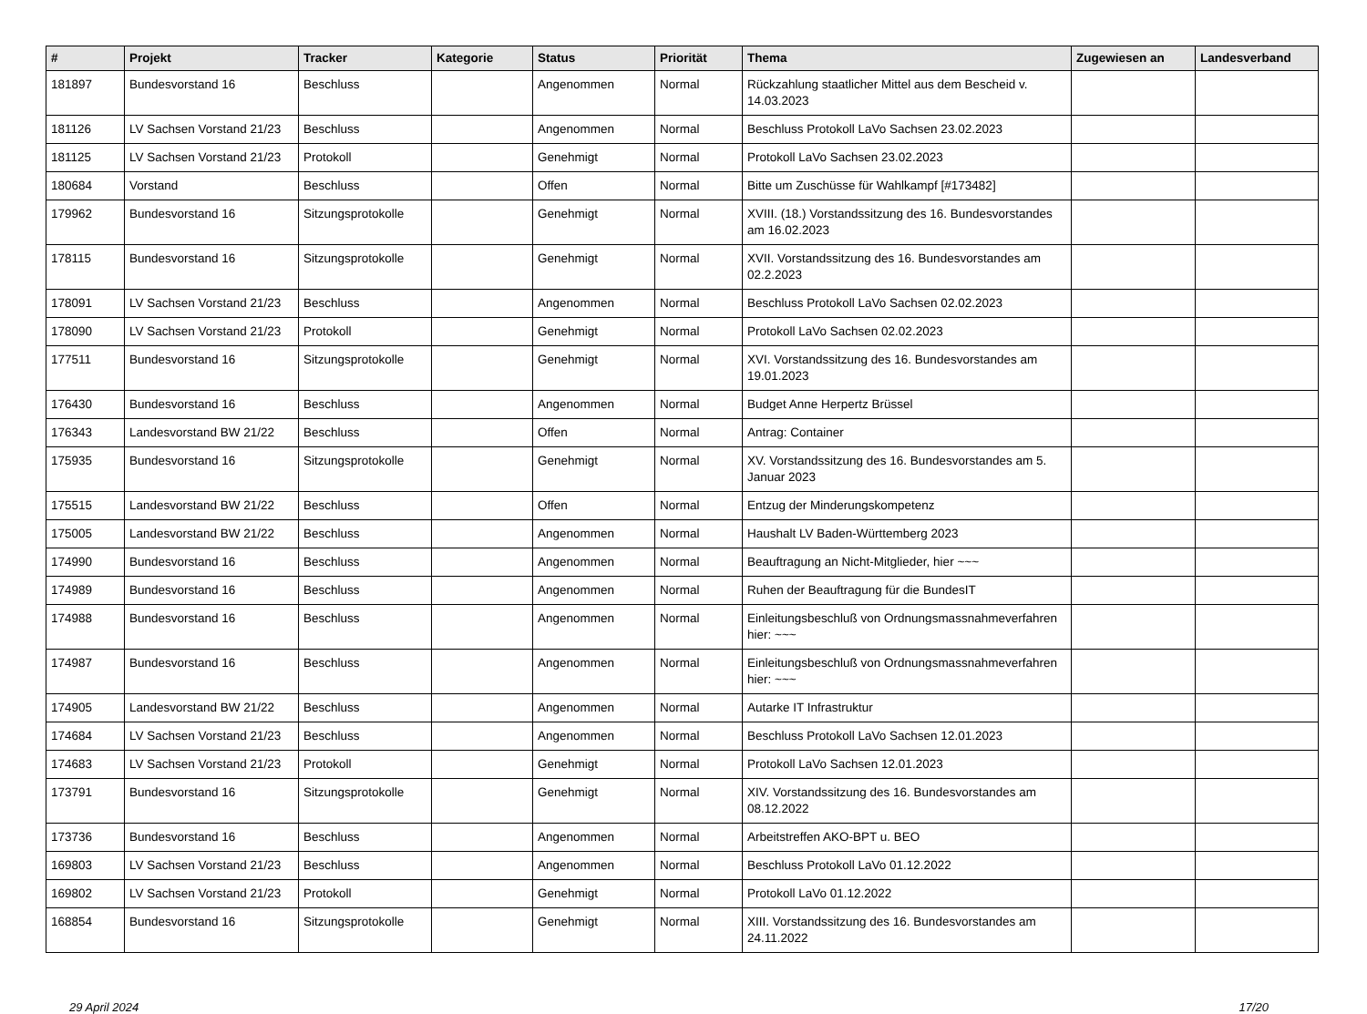| # | Projekt | Tracker | Kategorie | Status | Priorität | Thema | Zugewiesen an | Landesverband |
| --- | --- | --- | --- | --- | --- | --- | --- | --- |
| 181897 | Bundesvorstand 16 | Beschluss | | Angenommen | Normal | Rückzahlung staatlicher Mittel aus dem Bescheid v. 14.03.2023 | | |
| 181126 | LV Sachsen Vorstand 21/23 | Beschluss | | Angenommen | Normal | Beschluss Protokoll LaVo Sachsen 23.02.2023 | | |
| 181125 | LV Sachsen Vorstand 21/23 | Protokoll | | Genehmigt | Normal | Protokoll LaVo Sachsen 23.02.2023 | | |
| 180684 | Vorstand | Beschluss | | Offen | Normal | Bitte um Zuschüsse für Wahlkampf [#173482] | | |
| 179962 | Bundesvorstand 16 | Sitzungsprotokolle | | Genehmigt | Normal | XVIII. (18.) Vorstandssitzung des 16. Bundesvorstandes am 16.02.2023 | | |
| 178115 | Bundesvorstand 16 | Sitzungsprotokolle | | Genehmigt | Normal | XVII. Vorstandssitzung des 16. Bundesvorstandes am 02.2.2023 | | |
| 178091 | LV Sachsen Vorstand 21/23 | Beschluss | | Angenommen | Normal | Beschluss Protokoll LaVo Sachsen 02.02.2023 | | |
| 178090 | LV Sachsen Vorstand 21/23 | Protokoll | | Genehmigt | Normal | Protokoll LaVo Sachsen 02.02.2023 | | |
| 177511 | Bundesvorstand 16 | Sitzungsprotokolle | | Genehmigt | Normal | XVI. Vorstandssitzung des 16. Bundesvorstandes am 19.01.2023 | | |
| 176430 | Bundesvorstand 16 | Beschluss | | Angenommen | Normal | Budget Anne Herpertz Brüssel | | |
| 176343 | Landesvorstand BW 21/22 | Beschluss | | Offen | Normal | Antrag: Container | | |
| 175935 | Bundesvorstand 16 | Sitzungsprotokolle | | Genehmigt | Normal | XV. Vorstandssitzung des 16. Bundesvorstandes am 5. Januar 2023 | | |
| 175515 | Landesvorstand BW 21/22 | Beschluss | | Offen | Normal | Entzug der Minderungskompetenz | | |
| 175005 | Landesvorstand BW 21/22 | Beschluss | | Angenommen | Normal | Haushalt LV Baden-Württemberg 2023 | | |
| 174990 | Bundesvorstand 16 | Beschluss | | Angenommen | Normal | Beauftragung an Nicht-Mitglieder, hier ~~~ | | |
| 174989 | Bundesvorstand 16 | Beschluss | | Angenommen | Normal | Ruhen der Beauftragung für die BundesIT | | |
| 174988 | Bundesvorstand 16 | Beschluss | | Angenommen | Normal | Einleitungsbeschluß von Ordnungsmassnahmeverfahren hier: ~~~ | | |
| 174987 | Bundesvorstand 16 | Beschluss | | Angenommen | Normal | Einleitungsbeschluß von Ordnungsmassnahmeverfahren hier: ~~~ | | |
| 174905 | Landesvorstand BW 21/22 | Beschluss | | Angenommen | Normal | Autarke IT Infrastruktur | | |
| 174684 | LV Sachsen Vorstand 21/23 | Beschluss | | Angenommen | Normal | Beschluss Protokoll LaVo Sachsen 12.01.2023 | | |
| 174683 | LV Sachsen Vorstand 21/23 | Protokoll | | Genehmigt | Normal | Protokoll LaVo Sachsen 12.01.2023 | | |
| 173791 | Bundesvorstand 16 | Sitzungsprotokolle | | Genehmigt | Normal | XIV. Vorstandssitzung des 16. Bundesvorstandes am 08.12.2022 | | |
| 173736 | Bundesvorstand 16 | Beschluss | | Angenommen | Normal | Arbeitstreffen AKO-BPT u. BEO | | |
| 169803 | LV Sachsen Vorstand 21/23 | Beschluss | | Angenommen | Normal | Beschluss Protokoll LaVo 01.12.2022 | | |
| 169802 | LV Sachsen Vorstand 21/23 | Protokoll | | Genehmigt | Normal | Protokoll LaVo 01.12.2022 | | |
| 168854 | Bundesvorstand 16 | Sitzungsprotokolle | | Genehmigt | Normal | XIII. Vorstandssitzung des 16. Bundesvorstandes am 24.11.2022 | | |
29 April 2024 17/20